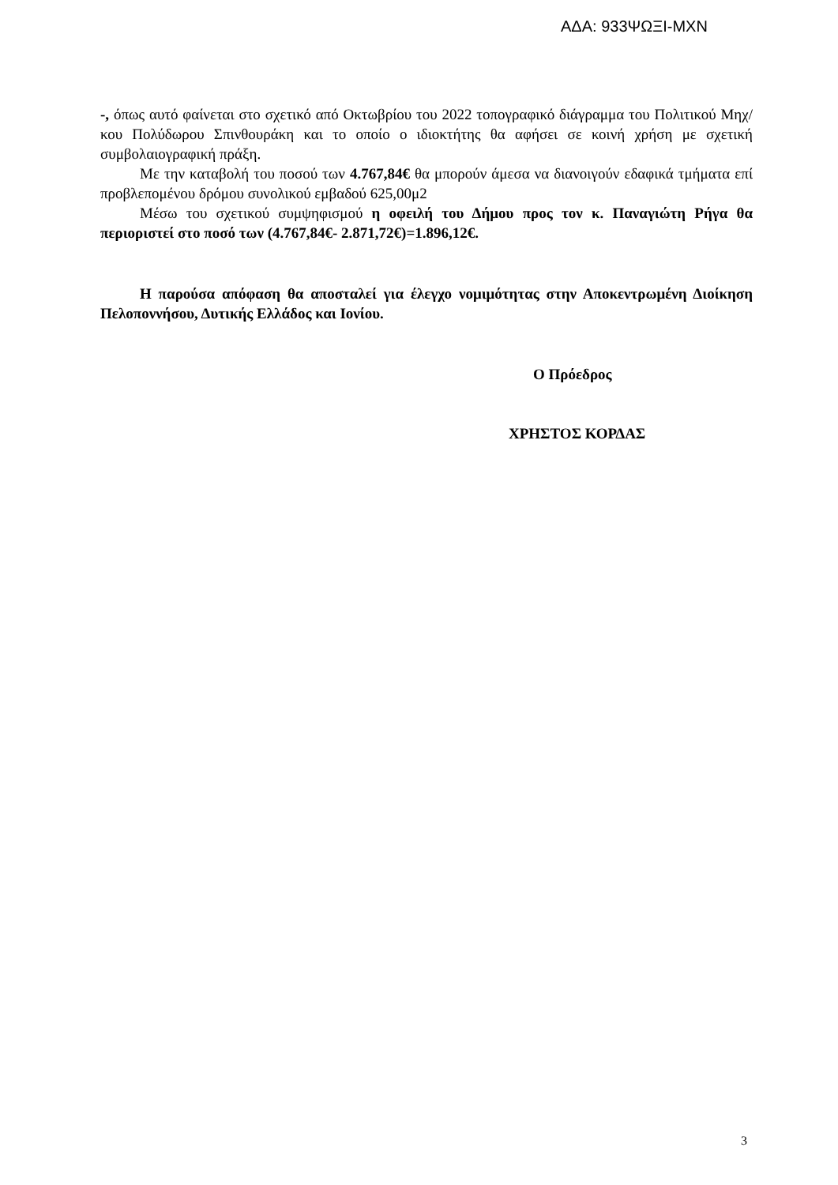ΑΔΑ: 933ΨΩΞΙ-ΜΧΝ
-, όπως αυτό φαίνεται στο σχετικό από Οκτωβρίου του 2022 τοπογραφικό διάγραμμα του Πολιτικού Μηχ/κου Πολύδωρου Σπινθουράκη και το οποίο ο ιδιοκτήτης θα αφήσει σε κοινή χρήση με σχετική συμβολαιογραφική πράξη.
Με την καταβολή του ποσού των 4.767,84€ θα μπορούν άμεσα να διανοιγούν εδαφικά τμήματα επί προβλεπομένου δρόμου συνολικού εμβαδού 625,00μ2
Μέσω του σχετικού συμψηφισμού η οφειλή του Δήμου προς τον κ. Παναγιώτη Ρήγα θα περιοριστεί στο ποσό των (4.767,84€- 2.871,72€)=1.896,12€.
Η παρούσα απόφαση θα αποσταλεί για έλεγχο νομιμότητας στην Αποκεντρωμένη Διοίκηση Πελοποννήσου, Δυτικής Ελλάδος και Ιονίου.
Ο Πρόεδρος
ΧΡΗΣΤΟΣ ΚΟΡΔΑΣ
3